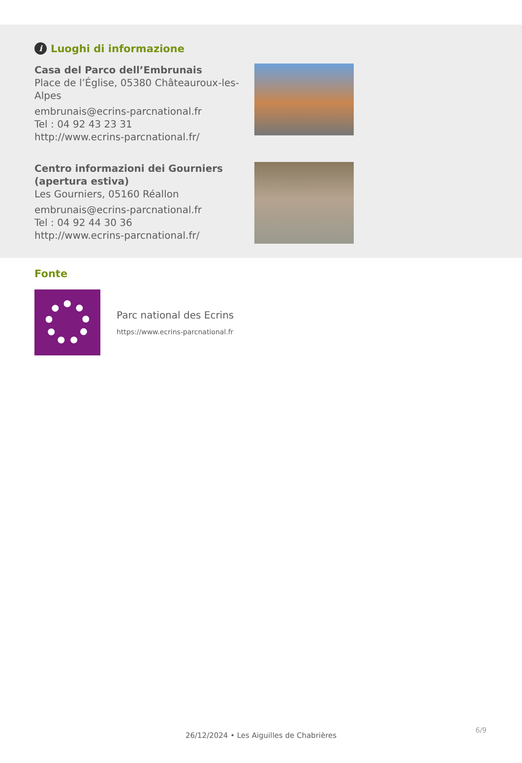i Luoghi di informazione
Casa del Parco dell’Embrunais
Place de l’Église, 05380 Châteauroux-les-Alpes
embrunais@ecrins-parcnational.fr
Tel : 04 92 43 23 31
http://www.ecrins-parcnational.fr/
Centro informazioni dei Gourniers (apertura estiva)
Les Gourniers, 05160 Réallon
embrunais@ecrins-parcnational.fr
Tel : 04 92 44 30 36
http://www.ecrins-parcnational.fr/
Fonte
Parc national des Ecrins
https://www.ecrins-parcnational.fr
6/9
26/12/2024 • Les Aiguilles de Chabrières